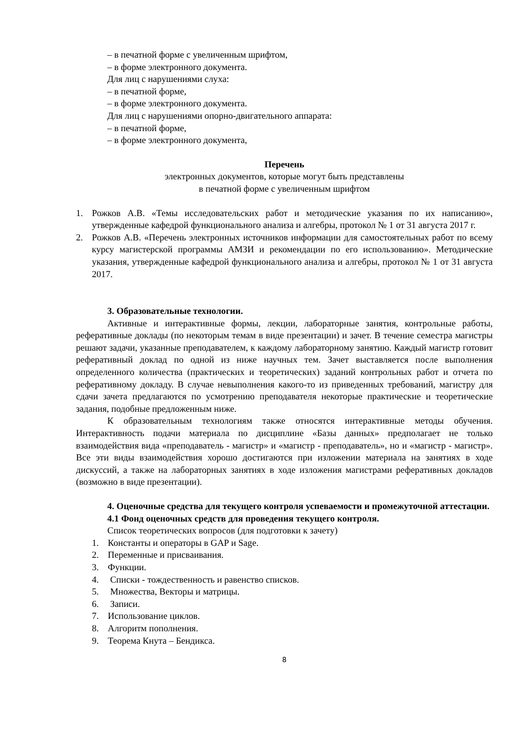– в печатной форме с увеличенным шрифтом,
– в форме электронного документа.
Для лиц с нарушениями слуха:
– в печатной форме,
– в форме электронного документа.
Для лиц с нарушениями опорно-двигательного аппарата:
– в печатной форме,
– в форме электронного документа,
Перечень
электронных документов, которые могут быть представлены
в печатной форме с увеличенным шрифтом
1. Рожков А.В. «Темы исследовательских работ и методические указания по их написанию», утвержденные кафедрой функционального анализа и алгебры, протокол № 1 от 31 августа 2017 г.
2. Рожков А.В. «Перечень электронных источников информации для самостоятельных работ по всему курсу магистерской программы АМЗИ и рекомендации по его использованию». Методические указания, утвержденные кафедрой функционального анализа и алгебры, протокол № 1 от 31 августа 2017.
3. Образовательные технологии.
Активные и интерактивные формы, лекции, лабораторные занятия, контрольные работы, реферативные доклады (по некоторым темам в виде презентации) и зачет. В течение семестра магистры решают задачи, указанные преподавателем, к каждому лабораторному занятию. Каждый магистр готовит реферативный доклад по одной из ниже научных тем. Зачет выставляется после выполнения определенного количества (практических и теоретических) заданий контрольных работ и отчета по реферативному докладу. В случае невыполнения какого-то из приведенных требований, магистру для сдачи зачета предлагаются по усмотрению преподавателя некоторые практические и теоретические задания, подобные предложенным ниже.
К образовательным технологиям также относятся интерактивные методы обучения. Интерактивность подачи материала по дисциплине «Базы данных» предполагает не только взаимодействия вида «преподаватель - магистр» и «магистр - преподаватель», но и «магистр - магистр». Все эти виды взаимодействия хорошо достигаются при изложении материала на занятиях в ходе дискуссий, а также на лабораторных занятиях в ходе изложения магистрами реферативных докладов (возможно в виде презентации).
4. Оценочные средства для текущего контроля успеваемости и промежуточной аттестации.
4.1 Фонд оценочных средств для проведения текущего контроля.
Список теоретических вопросов (для подготовки к зачету)
1. Константы и операторы в GAP и Sage.
2. Переменные и присваивания.
3. Функции.
4. Списки - тождественность и равенство списков.
5. Множества, Векторы и матрицы.
6. Записи.
7. Использование циклов.
8. Алгоритм пополнения.
9. Теорема Кнута – Бендикса.
8